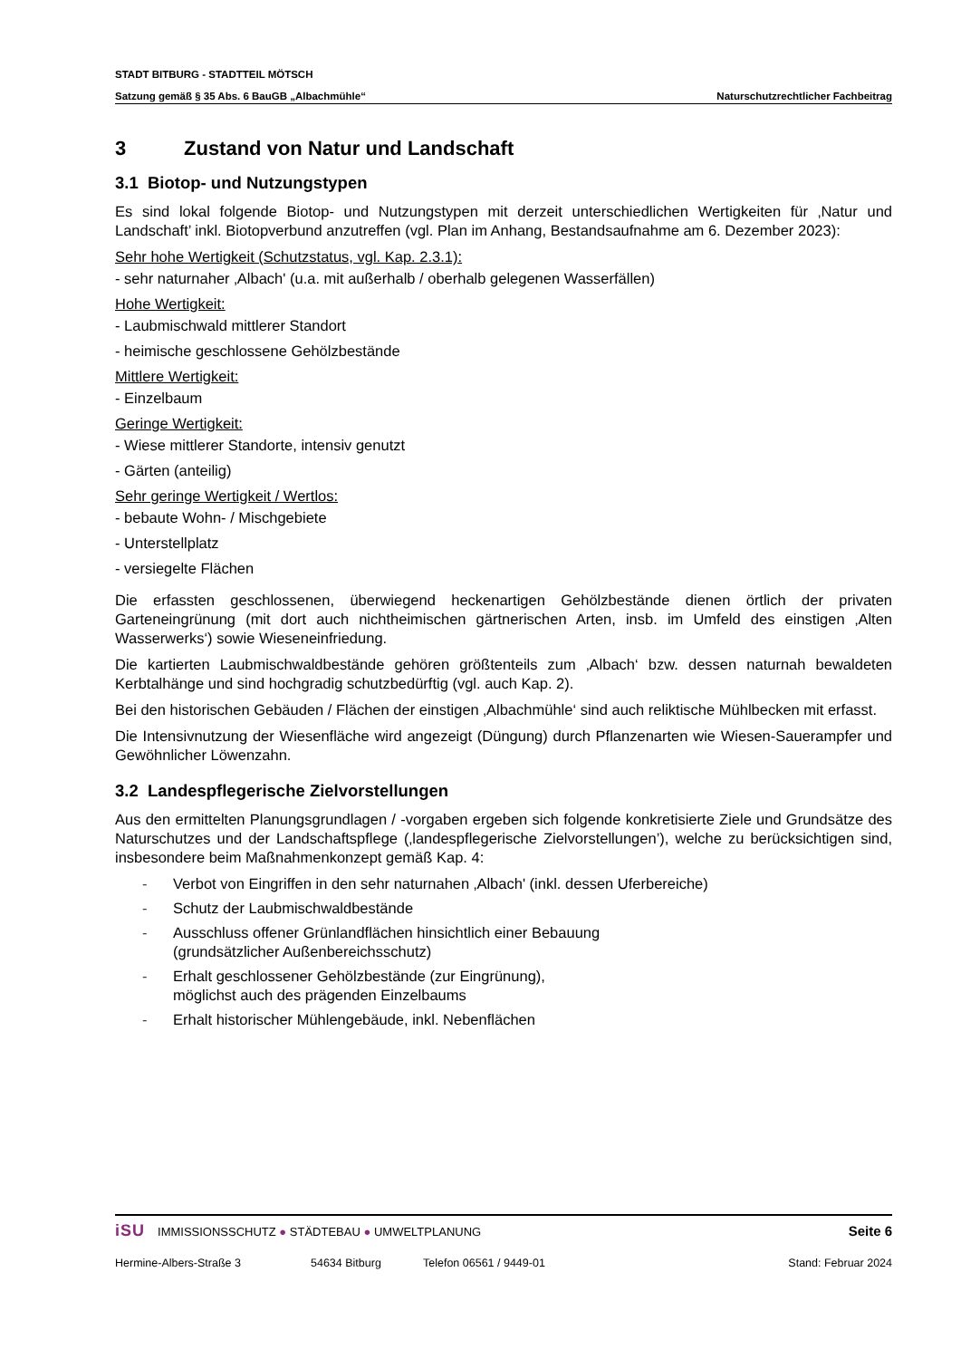STADT BITBURG - STADTTEIL MÖTSCH
Satzung gemäß § 35 Abs. 6 BauGB „Albachmühle“Naturschutzrechtlicher Fachbeitrag
3 Zustand von Natur und Landschaft
3.1 Biotop- und Nutzungstypen
Es sind lokal folgende Biotop- und Nutzungstypen mit derzeit unterschiedlichen Wertigkeiten für ‚Natur und Landschaft’ inkl. Biotopverbund anzutreffen (vgl. Plan im Anhang, Bestandsaufnahme am 6. Dezember 2023):
Sehr hohe Wertigkeit (Schutzstatus, vgl. Kap. 2.3.1):
- sehr naturnaher ‚Albach' (u.a. mit außerhalb / oberhalb gelegenen Wasserfällen)
Hohe Wertigkeit:
- Laubmischwald mittlerer Standort
- heimische geschlossene Gehölzbestände
Mittlere Wertigkeit:
- Einzelbaum
Geringe Wertigkeit:
- Wiese mittlerer Standorte, intensiv genutzt
- Gärten (anteilig)
Sehr geringe Wertigkeit / Wertlos:
- bebaute Wohn- / Mischgebiete
- Unterstellplatz
- versiegelte Flächen
Die erfassten geschlossenen, überwiegend heckenartigen Gehölzbestände dienen örtlich der privaten Garteneingrünung (mit dort auch nichtheimischen gärtnerischen Arten, insb. im Umfeld des einstigen ‚Alten Wasserwerks‘) sowie Wieseneinfriedung.
Die kartierten Laubmischwaldbestände gehören größtenteils zum ‚Albach‘ bzw. dessen naturnah bewaldeten Kerbtalhänge und sind hochgradig schutzbedürftig (vgl. auch Kap. 2).
Bei den historischen Gebäuden / Flächen der einstigen ‚Albachmühle‘ sind auch reliktische Mühlbecken mit erfasst.
Die Intensivnutzung der Wiesenfläche wird angezeigt (Düngung) durch Pflanzenarten wie Wiesen-Sauerampfer und Gewöhnlicher Löwenzahn.
3.2 Landespflegerische Zielvorstellungen
Aus den ermittelten Planungsgrundlagen / -vorgaben ergeben sich folgende konkretisierte Ziele und Grundsätze des Naturschutzes und der Landschaftspflege (‚landespflegerische Zielvorstellungen’), welche zu berücksichtigen sind, insbesondere beim Maßnahmenkonzept gemäß Kap. 4:
- Verbot von Eingriffen in den sehr naturnahen ‚Albach' (inkl. dessen Uferbereiche)
- Schutz der Laubmischwaldbestände
- Ausschluss offener Grünlandflächen hinsichtlich einer Bebauung
(grundsätzlicher Außenbereichsschutz)
- Erhalt geschlossener Gehölzbestände (zur Eingrünung),
möglichst auch des prägenden Einzelbaums
- Erhalt historischer Mühlengebäude, inkl. Nebenflächen
iSU IMMISSIONSSCHUTZ ● STÄDTEBAU ● UMWELTPLANUNG Seite 6
Hermine-Albers-Straße 3 54634 Bitburg Telefon 06561 / 9449-01 Stand: Februar 2024